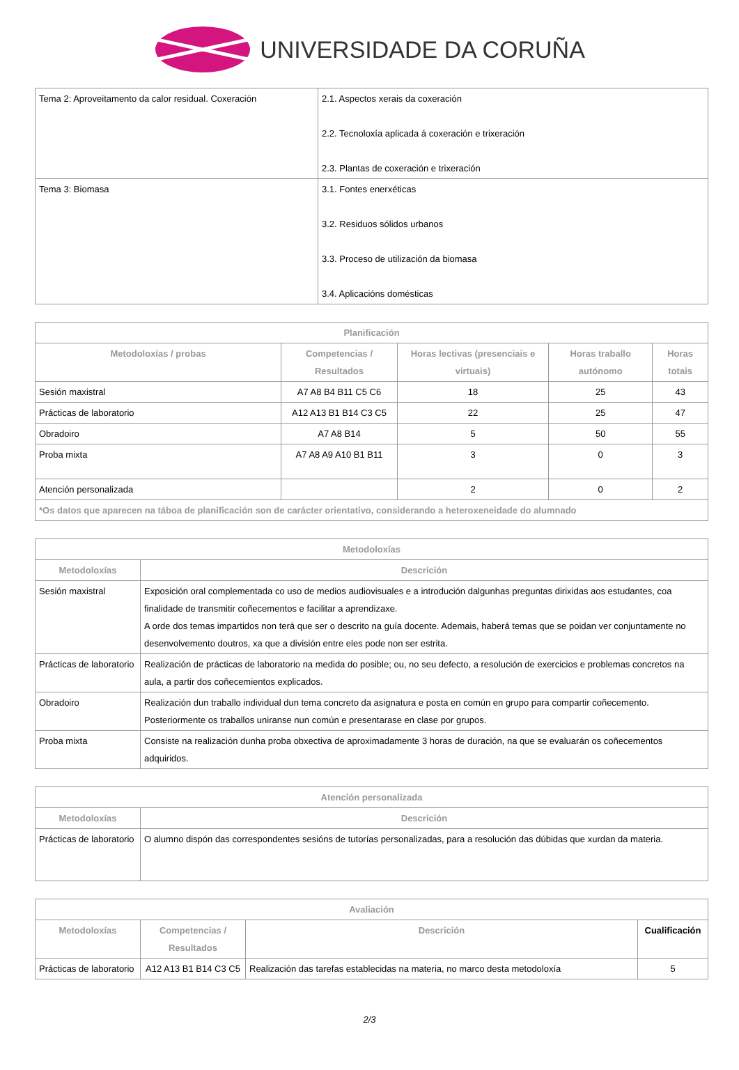UNIVERSIDADE DA CORUÑA
| Tema 2: Aproveitamento da calor residual. Coxeración | 2.1. Aspectos xerais da coxeración 2.2. Tecnoloxía aplicada á coxeración e trixeración 2.3. Plantas de coxeración e trixeración |
| Tema 3: Biomasa | 3.1. Fontes enerxéticas 3.2. Residuos sólidos urbanos 3.3. Proceso de utilización da biomasa 3.4. Aplicacións domésticas |
| Planificación | | | | |
| --- | --- | --- | --- | --- |
| Metodoloxías / probas | Competencias / Resultados | Horas lectivas (presenciais e virtuais) | Horas traballo autónomo | Horas totais |
| Sesión maxistral | A7 A8 B4 B11 C5 C6 | 18 | 25 | 43 |
| Prácticas de laboratorio | A12 A13 B1 B14 C3 C5 | 22 | 25 | 47 |
| Obradoiro | A7 A8 B14 | 5 | 50 | 55 |
| Proba mixta | A7 A8 A9 A10 B1 B11 | 3 | 0 | 3 |
| Atención personalizada | | 2 | 0 | 2 |
| *Os datos que aparecen na táboa de planificación son de carácter orientativo, considerando a heteroxeneidade do alumnado | | | | |
| Metodoloxías | |
| --- | --- |
| Metodoloxías | Descrición |
| Sesión maxistral | Exposición oral complementada co uso de medios audiovisuales e a introdución dalgunhas preguntas dirixidas aos estudantes, coa finalidade de transmitir coñecementos e facilitar a aprendizaxe. A orde dos temas impartidos non terá que ser o descrito na guía docente. Ademais, haberá temas que se poidan ver conjuntamente no desenvolvemento doutros, xa que a división entre eles pode non ser estrita. |
| Prácticas de laboratorio | Realización de prácticas de laboratorio na medida do posible; ou, no seu defecto, a resolución de exercicios e problemas concretos na aula, a partir dos coñecemientos explicados. |
| Obradoiro | Realización dun traballo individual dun tema concreto da asignatura e posta en común en grupo para compartir coñecemento. Posteriormente os traballos uniranse nun común e presentarase en clase por grupos. |
| Proba mixta | Consiste na realización dunha proba obxectiva de aproximadamente 3 horas de duración, na que se evaluarán os coñecementos adquiridos. |
| Atención personalizada | |
| --- | --- |
| Metodoloxías | Descrición |
| Prácticas de laboratorio | O alumno dispón das correspondentes sesións de tutorías personalizadas, para a resolución das dúbidas que xurdan da materia. |
| Avaliación | | | |
| --- | --- | --- | --- |
| Metodoloxías | Competencias / Resultados | Descrición | Cualificación |
| Prácticas de laboratorio | A12 A13 B1 B14 C3 C5 | Realización das tarefas establecidas na materia, no marco desta metodoloxía | 5 |
2/3